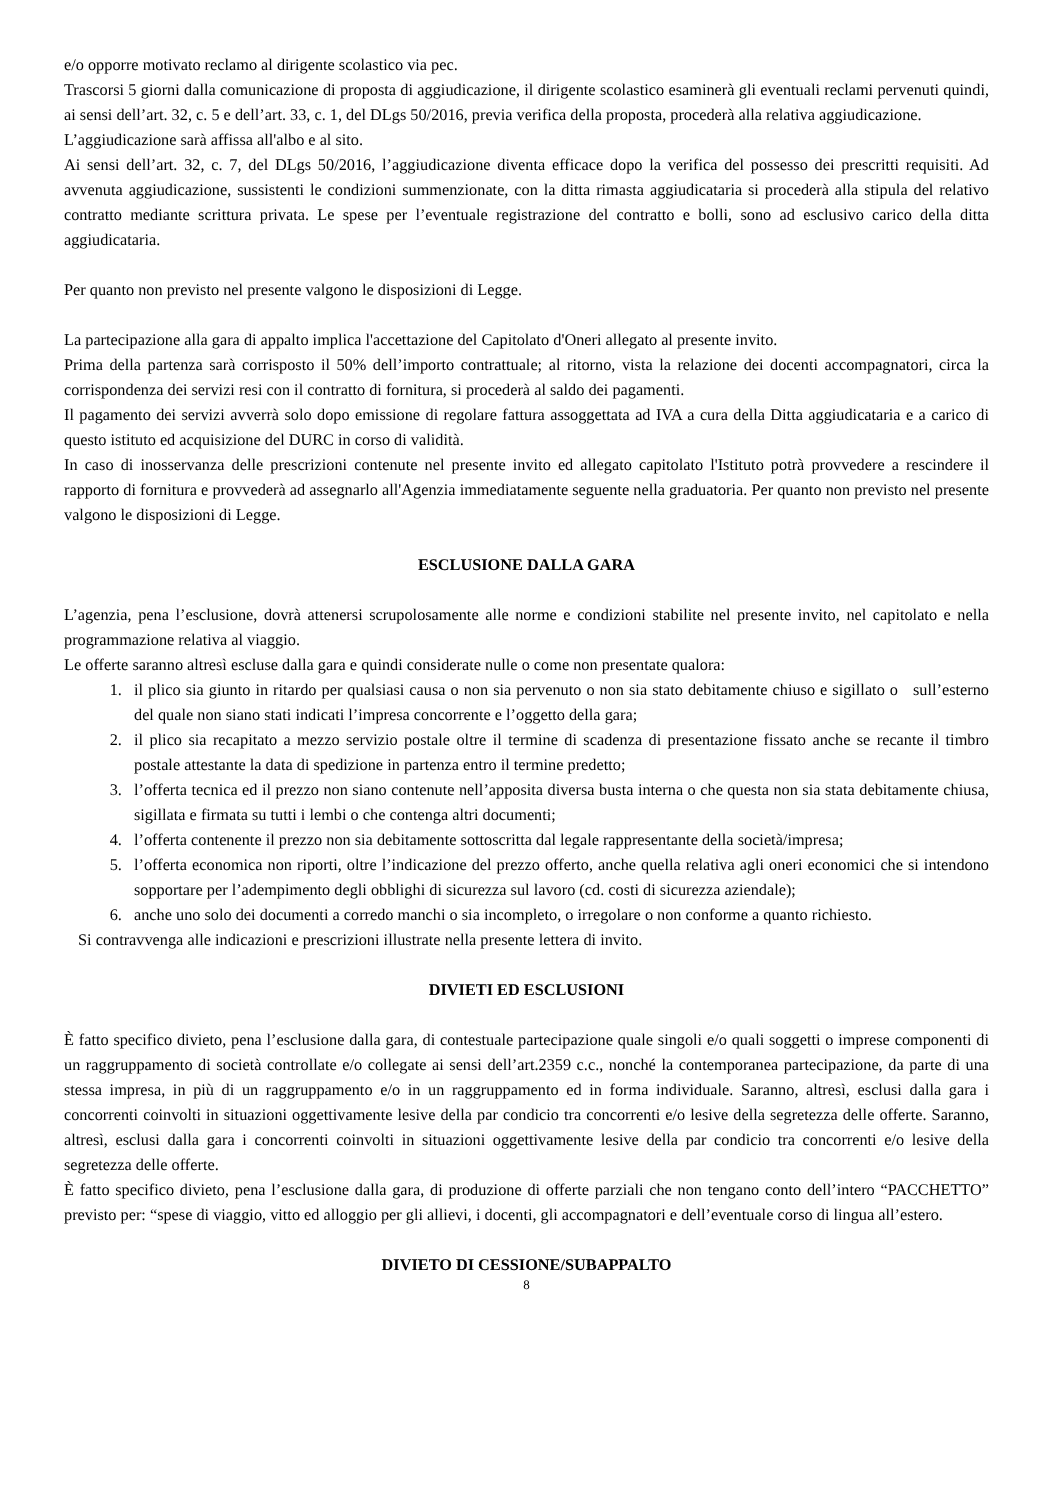e/o opporre motivato reclamo al dirigente scolastico via pec.
Trascorsi 5 giorni dalla comunicazione di proposta di aggiudicazione, il dirigente scolastico esaminerà gli eventuali reclami pervenuti quindi, ai sensi dell’art. 32, c. 5 e dell’art. 33, c. 1, del DLgs 50/2016, previa verifica della proposta, procederà alla relativa aggiudicazione.
L’aggiudicazione sarà affissa all'albo e al sito.
Ai sensi dell’art. 32, c. 7, del DLgs 50/2016, l’aggiudicazione diventa efficace dopo la verifica del possesso dei prescritti requisiti. Ad avvenuta aggiudicazione, sussistenti le condizioni summenzionate, con la ditta rimasta aggiudicataria si procederà alla stipula del relativo contratto mediante scrittura privata. Le spese per l’eventuale registrazione del contratto e bolli, sono ad esclusivo carico della ditta aggiudicataria.
Per quanto non previsto nel presente valgono le disposizioni di Legge.
La partecipazione alla gara di appalto implica l'accettazione del Capitolato d'Oneri allegato al presente invito.
Prima della partenza sarà corrisposto il 50% dell’importo contrattuale; al ritorno, vista la relazione dei docenti accompagnatori, circa la corrispondenza dei servizi resi con il contratto di fornitura, si procederà al saldo dei pagamenti.
Il pagamento dei servizi avverrà solo dopo emissione di regolare fattura assoggettata ad IVA a cura della Ditta aggiudicataria e a carico di questo istituto ed acquisizione del DURC in corso di validità.
In caso di inosservanza delle prescrizioni contenute nel presente invito ed allegato capitolato l'Istituto potrà provvedere a rescindere il rapporto di fornitura e provvederà ad assegnarlo all'Agenzia immediatamente seguente nella graduatoria. Per quanto non previsto nel presente valgono le disposizioni di Legge.
ESCLUSIONE DALLA GARA
L’agenzia, pena l’esclusione, dovrà attenersi scrupolosamente alle norme e condizioni stabilite nel presente invito, nel capitolato e nella programmazione relativa al viaggio.
Le offerte saranno altresì escluse dalla gara e quindi considerate nulle o come non presentate qualora:
1. il plico sia giunto in ritardo per qualsiasi causa o non sia pervenuto o non sia stato debitamente chiuso e sigillato o sull’esterno del quale non siano stati indicati l’impresa concorrente e l’oggetto della gara;
2. il plico sia recapitato a mezzo servizio postale oltre il termine di scadenza di presentazione fissato anche se recante il timbro postale attestante la data di spedizione in partenza entro il termine predetto;
3. l’offerta tecnica ed il prezzo non siano contenute nell’apposita diversa busta interna o che questa non sia stata debitamente chiusa, sigillata e firmata su tutti i lembi o che contenga altri documenti;
4. l’offerta contenente il prezzo non sia debitamente sottoscritta dal legale rappresentante della società/impresa;
5. l’offerta economica non riporti, oltre l’indicazione del prezzo offerto, anche quella relativa agli oneri economici che si intendono sopportare per l’adempimento degli obblighi di sicurezza sul lavoro (cd. costi di sicurezza aziendale);
6. anche uno solo dei documenti a corredo manchi o sia incompleto, o irregolare o non conforme a quanto richiesto.
Si contravvenga alle indicazioni e prescrizioni illustrate nella presente lettera di invito.
DIVIETI ED ESCLUSIONI
È fatto specifico divieto, pena l’esclusione dalla gara, di contestuale partecipazione quale singoli e/o quali soggetti o imprese componenti di un raggruppamento di società controllate e/o collegate ai sensi dell’art.2359 c.c., nonché la contemporanea partecipazione, da parte di una stessa impresa, in più di un raggruppamento e/o in un raggruppamento ed in forma individuale. Saranno, altresì, esclusi dalla gara i concorrenti coinvolti in situazioni oggettivamente lesive della par condicio tra concorrenti e/o lesive della segretezza delle offerte. Saranno, altresì, esclusi dalla gara i concorrenti coinvolti in situazioni oggettivamente lesive della par condicio tra concorrenti e/o lesive della segretezza delle offerte.
È fatto specifico divieto, pena l’esclusione dalla gara, di produzione di offerte parziali che non tengano conto dell’intero “PACCHETTO” previsto per: “spese di viaggio, vitto ed alloggio per gli allievi, i docenti, gli accompagnatori e dell’eventuale corso di lingua all’estero.
DIVIETO DI CESSIONE/SUBAPPALTO
8